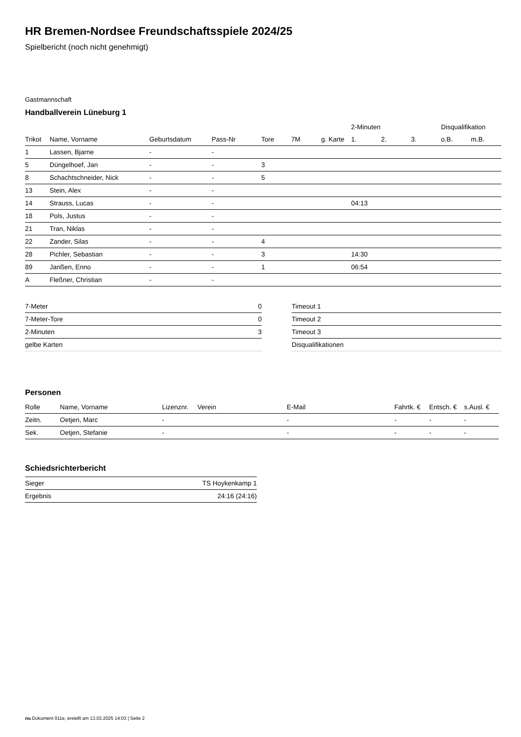HR Bremen-Nordsee Freundschaftsspiele 2024/25
Spielbericht (noch nicht genehmigt)
Gastmannschaft
Handballverein Lüneburg 1
| | | | | | | | 2-Minuten | | | Disqualifikation | |
| --- | --- | --- | --- | --- | --- | --- | --- | --- | --- | --- | --- |
| Trikot | Name, Vorname | Geburtsdatum | Pass-Nr | Tore | 7M | g. Karte | 1. | 2. | 3. | o.B. | m.B. |
| 1 | Lassen, Bjarne | - | - | | | | | | | | |
| 5 | Düngelhoef, Jan | - | - | 3 | | | | | | | |
| 8 | Schachtschneider, Nick | - | - | 5 | | | | | | | |
| 13 | Stein, Alex | - | - | | | | | | | | |
| 14 | Strauss, Lucas | - | - | | | | 04:13 | | | | |
| 18 | Pols, Justus | - | - | | | | | | | | |
| 21 | Tran, Niklas | - | - | | | | | | | | |
| 22 | Zander, Silas | - | - | 4 | | | | | | | |
| 28 | Pichler, Sebastian | - | - | 3 | | | 14:30 | | | | |
| 89 | Janßen, Enno | - | - | 1 | | | 06:54 | | | | |
| A | Fleßner, Christian | - | - | | | | | | | | |
| 7-Meter | 0 |
| 7-Meter-Tore | 0 |
| 2-Minuten | 3 |
| gelbe Karten | |
| Timeout 1 |
| Timeout 2 |
| Timeout 3 |
| Disqualifikationen |
Personen
| Rolle | Name, Vorname | Lizenznr. | Verein | E-Mail | Fahrtk. € | Entsch. € | s.Ausl. € |
| --- | --- | --- | --- | --- | --- | --- | --- |
| Zeitn. | Oetjen, Marc | - | | - | - | - | - |
| Sek. | Oetjen, Stefanie | - | | - | - | - | - |
Schiedsrichterbericht
| Sieger | TS Hoykenkamp 1 |
| Ergebnis | 24:16 (24:16) |
nu.Dokument 011e, erstellt am 13.03.2025 14:03 | Seite 2